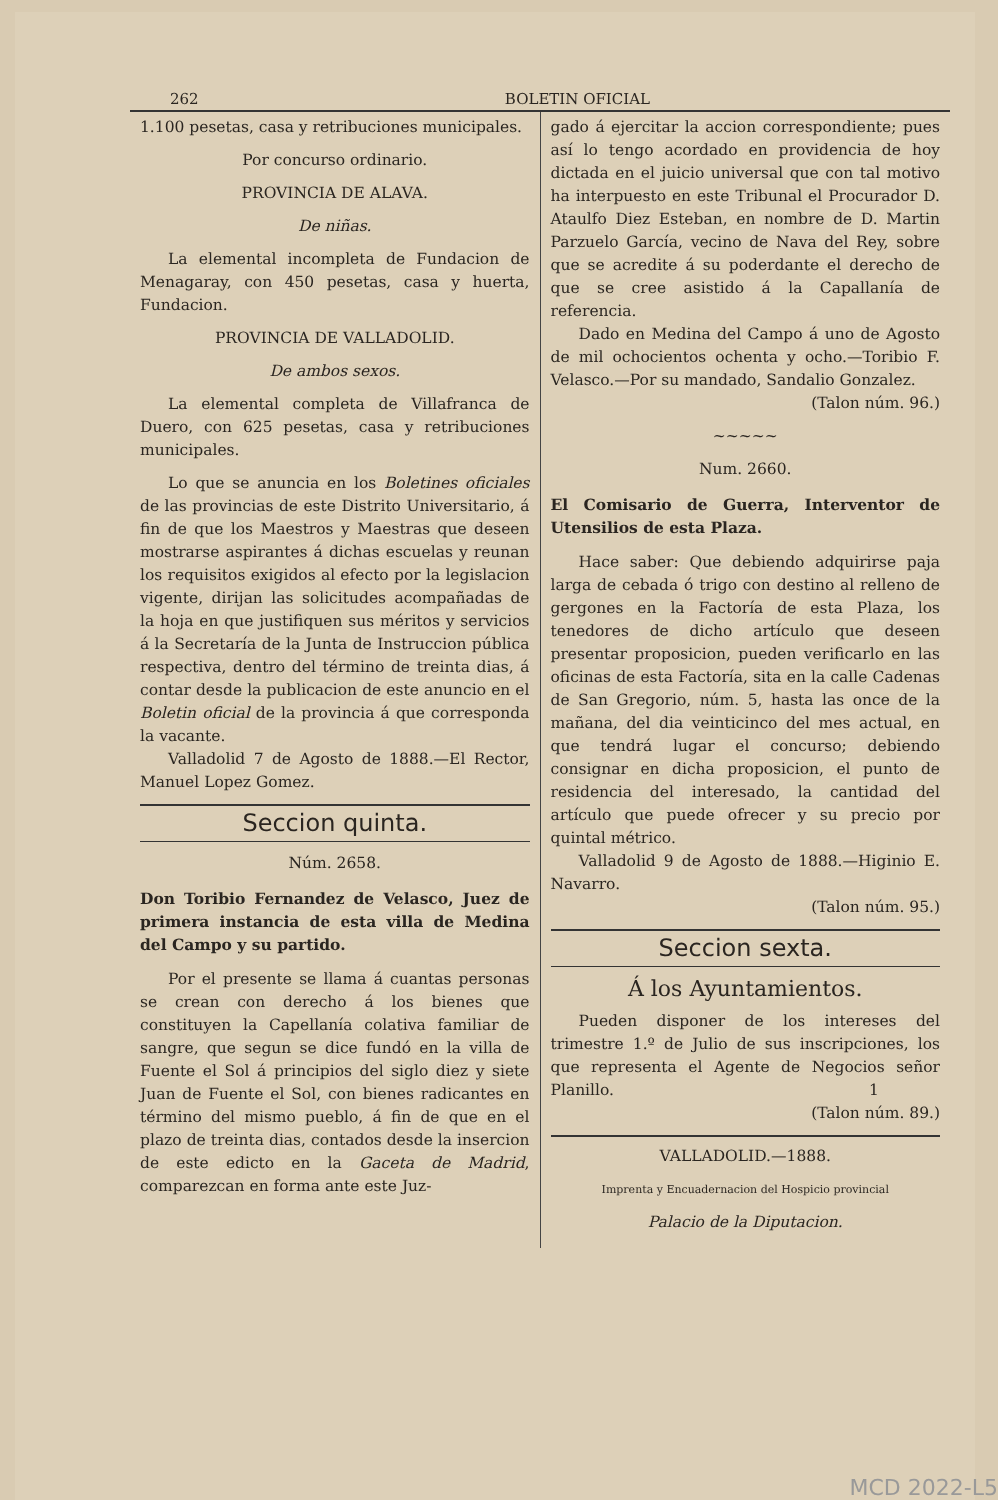262 BOLETIN OFICIAL
1.100 pesetas, casa y retribuciones municipales.
Por concurso ordinario.
PROVINCIA DE ALAVA.
De niñas.
La elemental incompleta de Fundacion de Menagaray, con 450 pesetas, casa y huerta, Fundacion.
PROVINCIA DE VALLADOLID.
De ambos sexos.
La elemental completa de Villafranca de Duero, con 625 pesetas, casa y retribuciones municipales.
Lo que se anuncia en los Boletines oficiales de las provincias de este Distrito Universitario, á fin de que los Maestros y Maestras que deseen mostrarse aspirantes á dichas escuelas y reunan los requisitos exigidos al efecto por la legislacion vigente, dirijan las solicitudes acompañadas de la hoja en que justifiquen sus méritos y servicios á la Secretaría de la Junta de Instruccion pública respectiva, dentro del término de treinta dias, á contar desde la publicacion de este anuncio en el Boletin oficial de la provincia á que corresponda la vacante.
Valladolid 7 de Agosto de 1888.—El Rector, Manuel Lopez Gomez.
Seccion quinta.
Núm. 2658.
Don Toribio Fernandez de Velasco, Juez de primera instancia de esta villa de Medina del Campo y su partido.
Por el presente se llama á cuantas personas se crean con derecho á los bienes que constituyen la Capellanía colativa familiar de sangre, que segun se dice fundó en la villa de Fuente el Sol á principios del siglo diez y siete Juan de Fuente el Sol, con bienes radicantes en término del mismo pueblo, á fin de que en el plazo de treinta dias, contados desde la insercion de este edicto en la Gaceta de Madrid, comparezcan en forma ante este Juz-
gado á ejercitar la accion correspondiente; pues así lo tengo acordado en providencia de hoy dictada en el juicio universal que con tal motivo ha interpuesto en este Tribunal el Procurador D. Ataulfo Diez Esteban, en nombre de D. Martin Parzuelo García, vecino de Nava del Rey, sobre que se acredite á su poderdante el derecho de que se cree asistido á la Capallanía de referencia.
Dado en Medina del Campo á uno de Agosto de mil ochocientos ochenta y ocho.—Toribio F. Velasco.—Por su mandado, Sandalio Gonzalez.
(Talon núm. 96.)
~~~~~
Num. 2660.
El Comisario de Guerra, Interventor de Utensilios de esta Plaza.
Hace saber: Que debiendo adquirirse paja larga de cebada ó trigo con destino al relleno de gergones en la Factoría de esta Plaza, los tenedores de dicho artículo que deseen presentar proposicion, pueden verificarlo en las oficinas de esta Factoría, sita en la calle Cadenas de San Gregorio, núm. 5, hasta las once de la mañana, del dia veinticinco del mes actual, en que tendrá lugar el concurso; debiendo consignar en dicha proposicion, el punto de residencia del interesado, la cantidad del artículo que puede ofrecer y su precio por quintal métrico.
Valladolid 9 de Agosto de 1888.—Higinio E. Navarro.
(Talon núm. 95.)
Seccion sexta.
Á los Ayuntamientos.
Pueden disponer de los intereses del trimestre 1.º de Julio de sus inscripciones, los que representa el Agente de Negocios señor Planillo. 1
(Talon núm. 89.)
VALLADOLID.—1888.
Imprenta y Encuadernacion del Hospicio provincial
Palacio de la Diputacion.
MCD 2022-L5